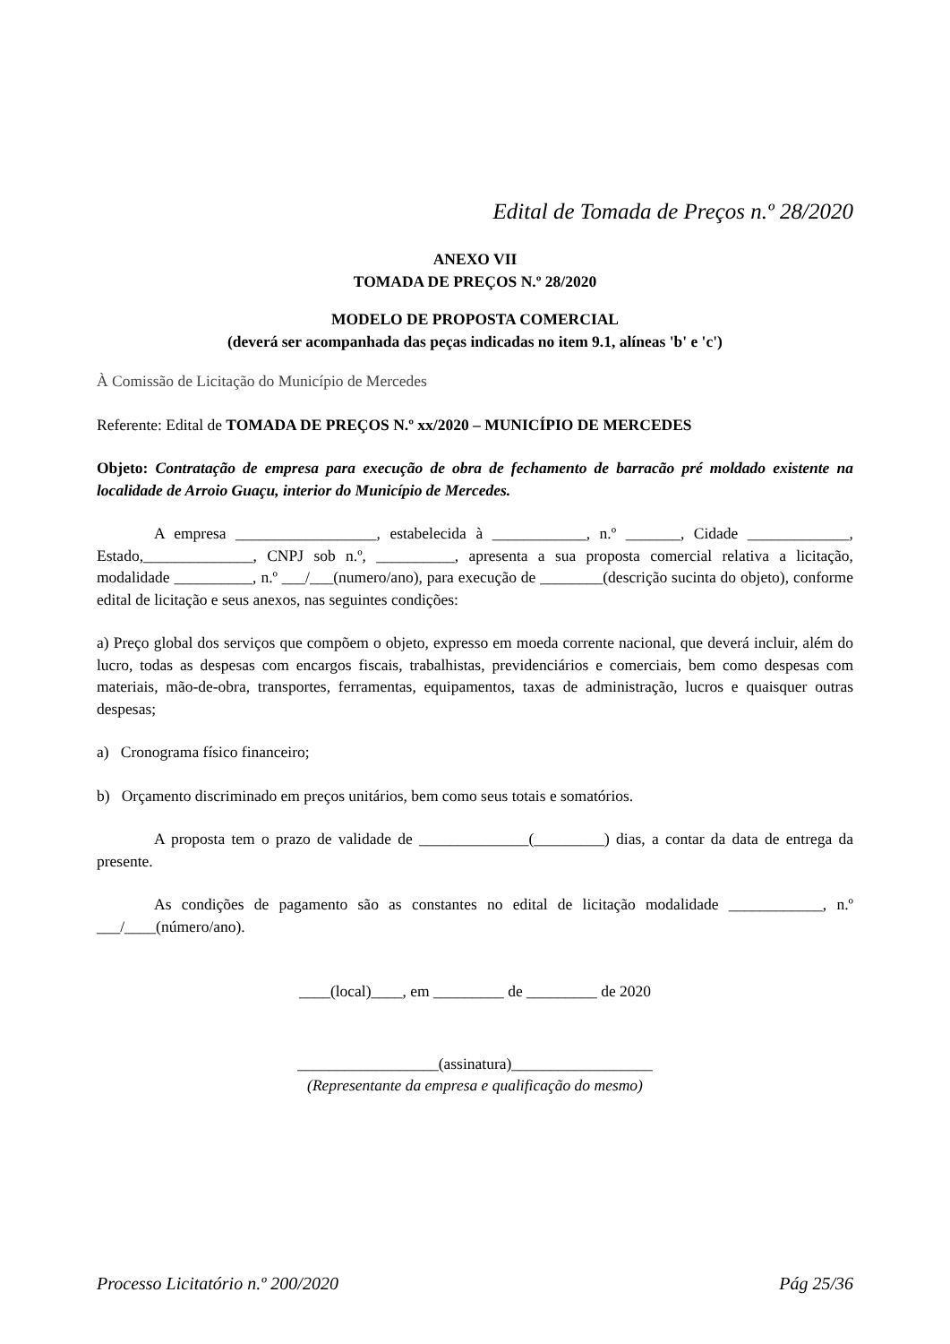Edital de Tomada de Preços n.º 28/2020
ANEXO VII
TOMADA DE PREÇOS N.º 28/2020
MODELO DE PROPOSTA COMERCIAL
(deverá ser acompanhada das peças indicadas no item 9.1, alíneas 'b' e 'c')
À Comissão de Licitação do Município de Mercedes
Referente: Edital de TOMADA DE PREÇOS N.º xx/2020 – MUNICÍPIO DE MERCEDES
Objeto: Contratação de empresa para execução de obra de fechamento de barracão pré moldado existente na localidade de Arroio Guaçu, interior do Município de Mercedes.
A empresa __________________, estabelecida à ____________, n.º _______, Cidade _____________, Estado,______________, CNPJ sob n.º, __________, apresenta a sua proposta comercial relativa a licitação, modalidade __________, n.º ___/___(numero/ano), para execução de ________(descrição sucinta do objeto), conforme edital de licitação e seus anexos, nas seguintes condições:
a) Preço global dos serviços que compõem o objeto, expresso em moeda corrente nacional, que deverá incluir, além do lucro, todas as despesas com encargos fiscais, trabalhistas, previdenciários e comerciais, bem como despesas com materiais, mão-de-obra, transportes, ferramentas, equipamentos, taxas de administração, lucros e quaisquer outras despesas;
a) Cronograma físico financeiro;
b) Orçamento discriminado em preços unitários, bem como seus totais e somatórios.
A proposta tem o prazo de validade de ______________(_________) dias, a contar da data de entrega da presente.
As condições de pagamento são as constantes no edital de licitação modalidade ____________, n.º ___/____(número/ano).
____(local)____, em _________ de _________ de 2020
__________________(assinatura)__________________
(Representante da empresa e qualificação do mesmo)
Processo Licitatório n.º 200/2020 Pág 25/36